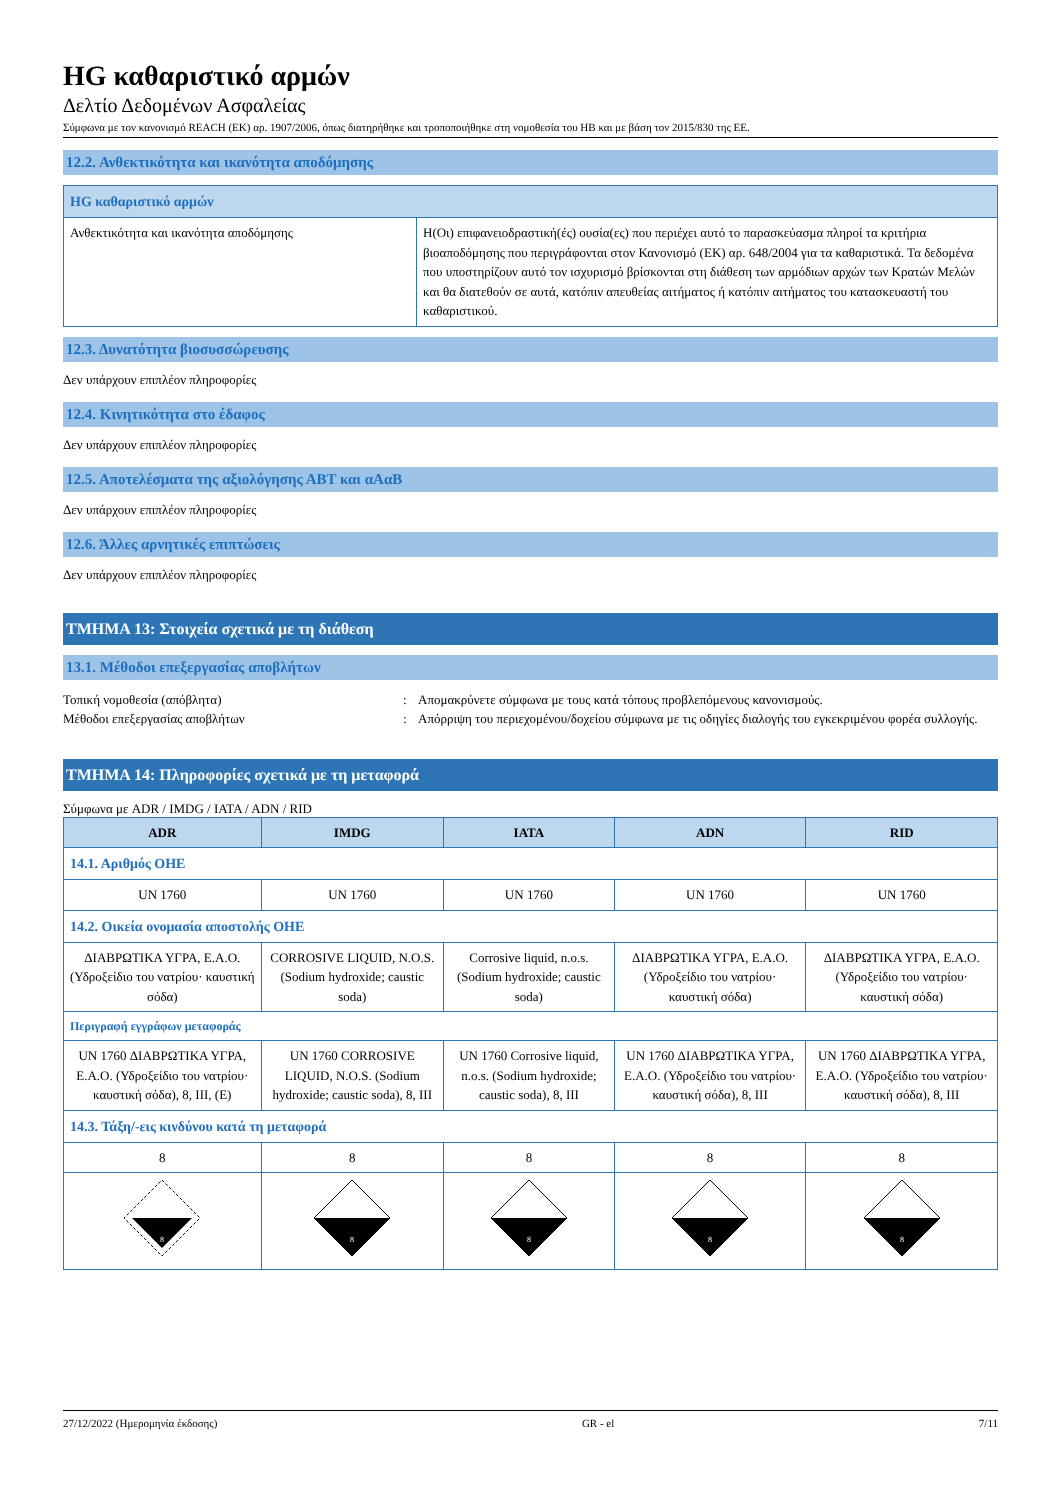HG καθαριστικό αρμών
Δελτίο Δεδομένων Ασφαλείας
Σύμφωνα με τον κανονισμό REACH (ΕΚ) αρ. 1907/2006, όπως διατηρήθηκε και τροποποιήθηκε στη νομοθεσία του ΗΒ και με βάση τον 2015/830 της ΕΕ.
12.2. Ανθεκτικότητα και ικανότητα αποδόμησης
| HG καθαριστικό αρμών | |
| --- | --- |
| Ανθεκτικότητα και ικανότητα αποδόμησης | Η(Οι) επιφανειοδραστική(ές) ουσία(ες) που περιέχει αυτό το παρασκεύασμα πληροί τα κριτήρια βιοαποδόμησης που περιγράφονται στον Κανονισμό (ΕΚ) αρ. 648/2004 για τα καθαριστικά. Τα δεδομένα που υποστηρίζουν αυτό τον ισχυρισμό βρίσκονται στη διάθεση των αρμόδιων αρχών των Κρατών Μελών και θα διατεθούν σε αυτά, κατόπιν απευθείας αιτήματος ή κατόπιν αιτήματος του κατασκευαστή του καθαριστικού. |
12.3. Δυνατότητα βιοσυσσώρευσης
Δεν υπάρχουν επιπλέον πληροφορίες
12.4. Κινητικότητα στο έδαφος
Δεν υπάρχουν επιπλέον πληροφορίες
12.5. Αποτελέσματα της αξιολόγησης ΑΒΤ και αΑαΒ
Δεν υπάρχουν επιπλέον πληροφορίες
12.6. Άλλες αρνητικές επιπτώσεις
Δεν υπάρχουν επιπλέον πληροφορίες
ΤΜΗΜΑ 13: Στοιχεία σχετικά με τη διάθεση
13.1. Μέθοδοι επεξεργασίας αποβλήτων
Τοπική νομοθεσία (απόβλητα) : Απομακρύνετε σύμφωνα με τους κατά τόπους προβλεπόμενους κανονισμούς.
Μέθοδοι επεξεργασίας αποβλήτων : Απόρριψη του περιεχομένου/δοχείου σύμφωνα με τις οδηγίες διαλογής του εγκεκριμένου φορέα συλλογής.
ΤΜΗΜΑ 14: Πληροφορίες σχετικά με τη μεταφορά
Σύμφωνα με ADR / IMDG / IATA / ADN / RID
| ADR | IMDG | IATA | ADN | RID |
| --- | --- | --- | --- | --- |
| 14.1. Αριθμός ΟΗΕ | | | | |
| UN 1760 | UN 1760 | UN 1760 | UN 1760 | UN 1760 |
| 14.2. Οικεία ονομασία αποστολής ΟΗΕ | | | | |
| ΔΙΑΒΡΩΤΙΚΑ ΥΓΡΑ, Ε.Α.Ο. (Υδροξείδιο του νατρίου· καυστική σόδα) | CORROSIVE LIQUID, N.O.S. (Sodium hydroxide; caustic soda) | Corrosive liquid, n.o.s. (Sodium hydroxide; caustic soda) | ΔΙΑΒΡΩΤΙΚΑ ΥΓΡΑ, Ε.Α.Ο. (Υδροξείδιο του νατρίου· καυστική σόδα) | ΔΙΑΒΡΩΤΙΚΑ ΥΓΡΑ, Ε.Α.Ο. (Υδροξείδιο του νατρίου· καυστική σόδα) |
| Περιγραφή εγγράφων μεταφοράς | | | | |
| UN 1760 ΔΙΑΒΡΩΤΙΚΑ ΥΓΡΑ, Ε.Α.Ο. (Υδροξείδιο του νατρίου· καυστική σόδα), 8, III, (E) | UN 1760 CORROSIVE LIQUID, N.O.S. (Sodium hydroxide; caustic soda), 8, III | UN 1760 Corrosive liquid, n.o.s. (Sodium hydroxide; caustic soda), 8, III | UN 1760 ΔΙΑΒΡΩΤΙΚΑ ΥΓΡΑ, Ε.Α.Ο. (Υδροξείδιο του νατρίου· καυστική σόδα), 8, III | UN 1760 ΔΙΑΒΡΩΤΙΚΑ ΥΓΡΑ, Ε.Α.Ο. (Υδροξείδιο του νατρίου· καυστική σόδα), 8, III |
| 14.3. Τάξη/-εις κινδύνου κατά τη μεταφορά | | | | |
| 8 | 8 | 8 | 8 | 8 |
| 8 | 8 | 8 | 8 | 8 |
27/12/2022 (Ημερομηνία έκδοσης) GR - el 7/11